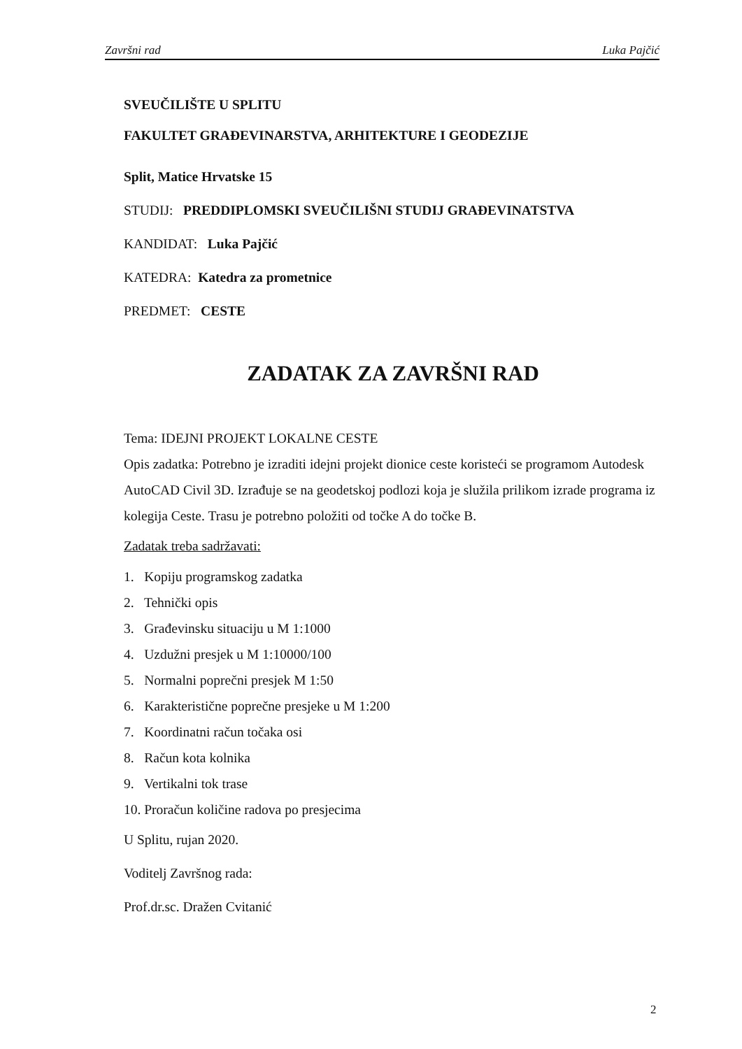Završni rad Luka Pajčić
SVEUČILIŠTE U SPLITU
FAKULTET GRAĐEVINARSTVA, ARHITEKTURE I GEODEZIJE
Split, Matice Hrvatske 15
STUDIJ: PREDDIPLOMSKI SVEUČILIŠNI STUDIJ GRAĐEVINATSTVA
KANDIDAT: Luka Pajčić
KATEDRA: Katedra za prometnice
PREDMET: CESTE
ZADATAK ZA ZAVRŠNI RAD
Tema: IDEJNI PROJEKT LOKALNE CESTE
Opis zadatka: Potrebno je izraditi idejni projekt dionice ceste koristeći se programom Autodesk AutoCAD Civil 3D. Izrađuje se na geodetskoj podlozi koja je služila prilikom izrade programa iz kolegija Ceste. Trasu je potrebno položiti od točke A do točke B.
Zadatak treba sadržavati:
1. Kopiju programskog zadatka
2. Tehnički opis
3. Građevinsku situaciju u M 1:1000
4. Uzdužni presjek u M 1:10000/100
5. Normalni poprečni presjek M 1:50
6. Karakteristične poprečne presjeke u M 1:200
7. Koordinatni račun točaka osi
8. Račun kota kolnika
9. Vertikalni tok trase
10. Proračun količine radova po presjecima
U Splitu, rujan 2020.
Voditelj Završnog rada:
Prof.dr.sc. Dražen Cvitanić
2